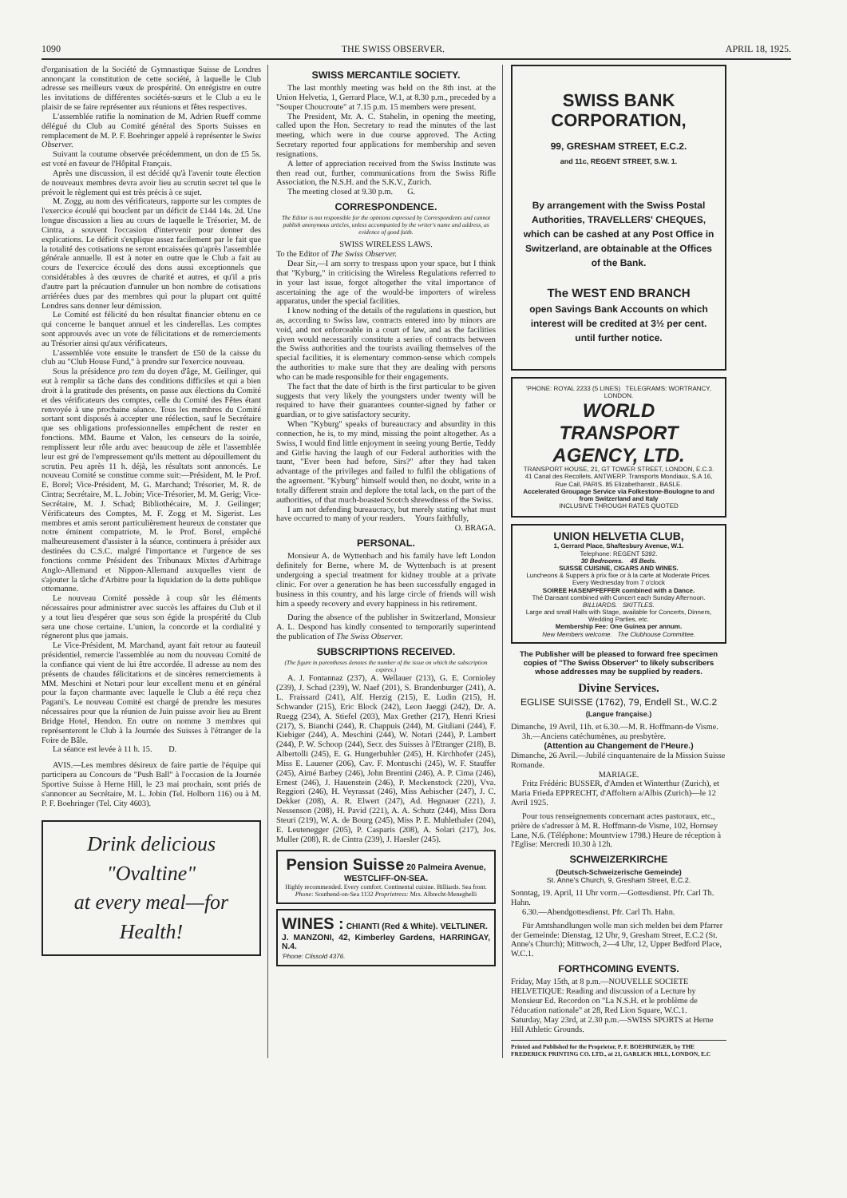1090 THE SWISS OBSERVER. APRIL 18, 1925.
d'organisation de la Société de Gymnastique Suisse de Londres annonçant la constitution de cette société, à laquelle le Club adresse ses meilleurs vœux de prospérité. On enrégistre en outre les invitations de différentes sociétés-sœurs et le Club a eu le plaisir de se faire représenter aux réunions et fêtes respectives.
L'assemblée ratifie la nomination de M. Adrien Rueff comme délégué du Club au Comité général des Sports Suisses en remplacement de M. P. F. Boehringer appelé à représenter le Swiss Observer.
Suivant la coutume observée précédemment, un don de £5 5s. est voté en faveur de l'Hôpital Français.
Après une discussion, il est décidé qu'à l'avenir toute élection de nouveaux membres devra avoir lieu au scrutin secret tel que le prévoit le règlement qui est très précis à ce sujet.
M. Zogg, au nom des vérificateurs, rapporte sur les comptes de l'exercice écoulé qui bouclent par un déficit de £144 14s. 2d. Une longue discussion a lieu au cours de laquelle le Trésorier, M. de Cintra, a souvent l'occasion d'intervenir pour donner des explications. Le déficit s'explique assez facilement par le fait que la totalité des cotisations ne seront encaissées qu'après l'assemblée générale annuelle. Il est à noter en outre que le Club a fait au cours de l'exercice écoulé des dons aussi exceptionnels que considérables à des œuvres de charité et autres, et qu'il a pris d'autre part la précaution d'annuler un bon nombre de cotisations arriérées dues par des membres qui pour la plupart ont quitté Londres sans donner leur démission.
Le Comité est félicité du bon résultat financier obtenu en ce qui concerne le banquet annuel et les cinderellas. Les comptes sont approuvés avec un vote de félicitations et de remerciements au Trésorier ainsi qu'aux vérificateurs.
L'assemblée vote ensuite le transfert de £50 de la caisse du club au "Club House Fund," à prendre sur l'exercice nouveau.
Sous la présidence pro tem du doyen d'âge, M. Geilinger, qui eut à remplir sa tâche dans des conditions difficiles et qui a bien droit à la gratitude des présents, on passe aux élections du Comité et des vérificateurs des comptes, celle du Comité des Fêtes étant renvoyée à une prochaine séance. Tous les membres du Comité sortant sont disposés à accepter une réélection, sauf le Secrétaire que ses obligations professionnelles empêchent de rester en fonctions. MM. Baume et Valon, les censeurs de la soirée, remplissent leur rôle ardu avec beaucoup de zèle et l'assemblée leur est gré de l'empressement qu'ils mettent au dépouillement du scrutin. Peu après 11 h. déjà, les résultats sont annoncés. Le nouveau Comité se constitue comme suit:—Président, M. le Prof. E. Borel; Vice-Président, M. G. Marchand; Trésorier, M. R. de Cintra; Secrétaire, M. L. Jobin; Vice-Trésorier, M. M. Gerig; Vice-Secrétaire, M. J. Schad; Bibliothécaire, M. J. Geilinger; Vérificateurs des Comptes, M. F. Zogg et M. Sigerist. Les membres et amis seront particulièrement heureux de constater que notre éminent compatriote, M. le Prof. Borel, empêché malheureusement d'assister à la séance, continuera à présider aux destinées du C.S.C. malgré l'importance et l'urgence de ses fonctions comme Président des Tribunaux Mixtes d'Arbitrage Anglo-Allemand et Nippon-Allemand auxquelles vient de s'ajouter la tâche d'Arbitre pour la liquidation de la dette publique ottomanne.
Le nouveau Comité possède à coup sûr les éléments nécessaires pour administrer avec succès les affaires du Club et il y a tout lieu d'espérer que sous son égide la prospérité du Club sera une chose certaine. L'union, la concorde et la cordialité y régneront plus que jamais.
Le Vice-Président, M. Marchand, ayant fait retour au fauteuil présidentiel, remercie l'assemblée au nom du nouveau Comité de la confiance qui vient de lui être accordée. Il adresse au nom des présents de chaudes félicitations et de sincères remerciements à MM. Meschini et Notari pour leur excellent menu et en général pour la façon charmante avec laquelle le Club a été reçu chez Pagani's. Le nouveau Comité est chargé de prendre les mesures nécessaires pour que la réunion de Juin puisse avoir lieu au Brent Bridge Hotel, Hendon. En outre on nomme 3 membres qui représenteront le Club à la Journée des Suisses à l'étranger de la Foire de Bâle.
La séance est levée à 11 h. 15. D.
AVIS.—Les membres désireux de faire partie de l'équipe qui participera au Concours de "Push Ball" à l'occasion de la Journée Sportive Suisse à Herne Hill, le 23 mai prochain, sont priés de s'annoncer au Secrétaire, M. L. Jobin (Tel. Holborn 116) ou à M. P. F. Boehringer (Tel. City 4603).
Drink delicious "Ovaltine"
at every meal—for Health!
SWISS MERCANTILE SOCIETY.
The last monthly meeting was held on the 8th inst. at the Union Helvetia, 1, Gerrard Place, W.1, at 8.30 p.m., preceded by a "Souper Choucroute" at 7.15 p.m. 15 members were present.
The President, Mr. A. C. Stahelin, in opening the meeting, called upon the Hon. Secretary to read the minutes of the last meeting, which were in due course approved. The Acting Secretary reported four applications for membership and seven resignations.
A letter of appreciation received from the Swiss Institute was then read out, further, communications from the Swiss Rifle Association, the N.S.H. and the S.K.V., Zurich.
The meeting closed at 9.30 p.m. G.
CORRESPONDENCE.
The Editor is not responsible for the opinions expressed by Correspondents and cannot publish anonymous articles, unless accompanied by the writer's name and address, as evidence of good faith.
SWISS WIRELESS LAWS.
To the Editor of The Swiss Observer.
Dear Sir,—I am sorry to trespass upon your space, but I think that "Kyburg," in criticising the Wireless Regulations referred to in your last issue, forgot altogether the vital importance of ascertaining the age of the would-be importers of wireless apparatus, under the special facilities.
I know nothing of the details of the regulations in question, but as, according to Swiss law, contracts entered into by minors are void, and not enforceable in a court of law, and as the facilities given would necessarily constitute a series of contracts between the Swiss authorities and the tourists availing themselves of the special facilities, it is elementary common-sense which compels the authorities to make sure that they are dealing with persons who can be made responsible for their engagements.
The fact that the date of birth is the first particular to be given suggests that very likely the youngsters under twenty will be required to have their guarantees counter-signed by father or guardian, or to give satisfactory security.
When "Kyburg" speaks of bureaucracy and absurdity in this connection, he is, to my mind, missing the point altogether. As a Swiss, I would find little enjoyment in seeing young Bertie, Teddy and Girlie having the laugh of our Federal authorities with the taunt, "Ever been had before, Sirs?" after they had taken advantage of the privileges and failed to fulfil the obligations of the agreement. "Kyburg" himself would then, no doubt, write in a totally different strain and deplore the total lack, on the part of the authorities, of that much-boasted Scotch shrewdness of the Swiss.
I am not defending bureaucracy, but merely stating what must have occurred to many of your readers. Yours faithfully,
O. BRAGA.
PERSONAL.
Monsieur A. de Wyttenbach and his family have left London definitely for Berne, where M. de Wyttenbach is at present undergoing a special treatment for kidney trouble at a private clinic. For over a generation he has been successfully engaged in business in this country, and his large circle of friends will wish him a speedy recovery and every happiness in his retirement.
During the absence of the publisher in Switzerland, Monsieur A. L. Despond has kindly consented to temporarily superintend the publication of The Swiss Observer.
SUBSCRIPTIONS RECEIVED.
(The figure in parentheses denotes the number of the issue on which the subscription expires.)
A. J. Fontannaz (237), A. Wellauer (213), G. E. Cornioley (239), J. Schad (239), W. Naef (201), S. Brandenburger (241), A. L. Fraissard (241), Alf. Herzig (215), E. Ludin (215), H. Schwander (215), Eric Block (242), Leon Jaeggi (242), Dr. A. Ruegg (234), A. Stiefel (203), Max Grether (217), Henri Kriesi (217), S. Bianchi (244), R. Chappuis (244), M. Giuliani (244), F. Kiebiger (244), A. Meschini (244), W. Notari (244), P. Lambert (244), P. W. Schoop (244), Secr. des Suisses à l'Etranger (218), B. Albertolli (245), E. G. Hungerbuhler (245), H. Kirchhofer (245), Miss E. Lauener (206), Cav. F. Montuschi (245), W. F. Stauffer (245), Aimé Barbey (246), John Brentini (246), A. P. Cima (246), Ernest (246), J. Hauenstein (246), P. Meckenstock (220), Vva. Reggiori (246), H. Veyrassat (246), Miss Aebischer (247), J. C. Dekker (208), A. R. Elwert (247), Ad. Hegnauer (221), J. Nessenson (208), H. Pavid (221), A. A. Schutz (244), Miss Dora Steuri (219), W. A. de Bourg (245), Miss P. E. Muhlethaler (204), E. Leutenegger (205), P. Casparis (208), A. Solari (217), Jos. Muller (208), R. de Cintra (239), J. Haesler (245).
Pension Suisse 20 Palmeira Avenue, WESTCLIFF-ON-SEA.
Highly recommended. Every comfort. Continental cuisine. Billiards. Sea front.
Phone: Southend-on-Sea 1132 Proprietress: Mrs. Albrecht-Meneghelli
WINES : CHIANTI (Red & White). VELTLINER.
J. MANZONI, 42, Kimberley Gardens, HARRINGAY, N.4.
'Phone: Clissold 4376.
SWISS BANK CORPORATION,
99, GRESHAM STREET, E.C.2.
and 11c, REGENT STREET, S.W. 1.
By arrangement with the Swiss Postal Authorities, TRAVELLERS' CHEQUES, which can be cashed at any Post Office in Switzerland, are obtainable at the Offices of the Bank.
The WEST END BRANCH
open Savings Bank Accounts on which interest will be credited at 3½ per cent. until further notice.
'PHONE: ROYAL 2233 (5 LINES) TELEGRAMS: WORTRANCY, LONDON.
WORLD
TRANSPORT AGENCY, LTD.
TRANSPORT HOUSE, 21, GT TOWER STREET, LONDON, E.C.3.
41 Canal des Recollets, ANTWERP. Transports Mondiaux, S.A 16, Rue Cail, PARIS. 85 Elizabethanstr., BASLE.
Accelerated Groupage Service via Folkestone-Boulogne to and from Switzerland and Italy
INCLUSIVE THROUGH RATES QUOTED
UNION HELVETIA CLUB,
1, Gerrard Place, Shaftesbury Avenue, W.1.
Telephone: REGENT 5392.
30 Bedrooms. 45 Beds.
SUISSE CUISINE, CIGARS AND WINES.
Luncheons & Suppers à prix fixe or à la carte at Moderate Prices.
Every Wednesday from 7 o'clock
SOIREE HASENPFEFFER combined with a Dance.
Thé Dansant combined with Concert each Sunday Afternoon.
BILLIARDS. SKITTLES.
Large and small Halls with Stage, available for Concerts, Dinners, Wedding Parties, etc.
Membership Fee: One Guinea per annum.
New Members welcome. The Clubhouse Committee.
The Publisher will be pleased to forward free specimen copies of "The Swiss Observer" to likely subscribers whose addresses may be supplied by readers.
Divine Services.
EGLISE SUISSE (1762), 79, Endell St., W.C.2
(Langue française.)
Dimanche, 19 Avril, 11h. et 6.30.—M. R. Hoffmann-de Visme.
3h.—Anciens catéchumènes, au presbytère.
(Attention au Changement de l'Heure.)
Dimanche, 26 Avril.—Jubilé cinquantenaire de la Mission Suisse Romande.
MARIAGE.
Fritz Frédéric BUSSER, d'Amden et Winterthur (Zurich), et Maria Frieda EPPRECHT, d'Affoltern a/Albis (Zurich)—le 12 Avril 1925.
Pour tous renseignements concernant actes pastoraux, etc., prière de s'adresser à M. R. Hoffmann-de Visme, 102, Hornsey Lane, N.6. (Téléphone: Mountview 1798.) Heure de réception à l'Eglise: Mercredi 10.30 à 12h.
SCHWEIZERKIRCHE
(Deutsch-Schweizerische Gemeinde)
St. Anne's Church, 9, Gresham Street, E.C.2.
Sonntag, 19. April, 11 Uhr vorm.—Gottesdienst. Pfr. Carl Th. Hahn.
6.30.—Abendgottesdienst. Pfr. Carl Th. Hahn.
Für Amtshandlungen wolle man sich melden bei dem Pfarrer der Gemeinde: Dienstag, 12 Uhr, 9, Gresham Street, E.C.2 (St. Anne's Church); Mittwoch, 2—4 Uhr, 12, Upper Bedford Place, W.C.1.
FORTHCOMING EVENTS.
Friday, May 15th, at 8 p.m.—NOUVELLE SOCIETE HELVETIQUE: Reading and discussion of a Lecture by Monsieur Ed. Recordon on "La N.S.H. et le problème de l'éducation nationale" at 28, Red Lion Square, W.C.1.
Saturday, May 23rd, at 2.30 p.m.—SWISS SPORTS at Herne Hill Athletic Grounds.
Printed and Published for the Proprietor, P. F. BOEHRINGER, by THE FREDERICK PRINTING CO. LTD., at 21, GARLICK HILL, LONDON, E.C